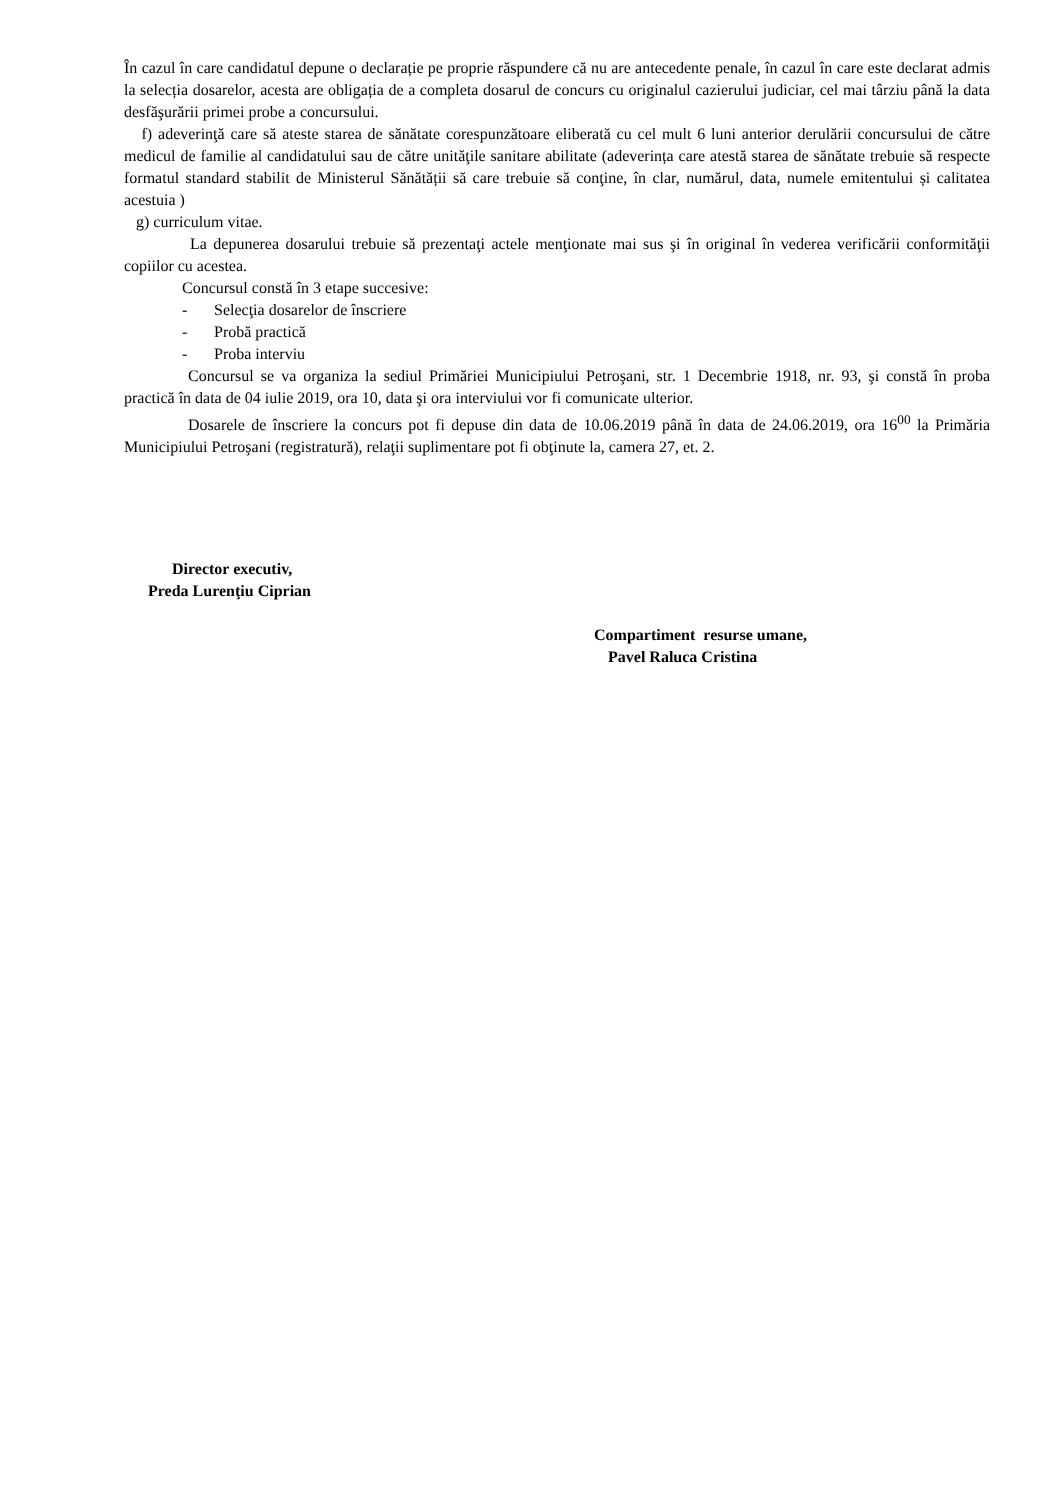În cazul în care candidatul depune o declarație pe proprie răspundere că nu are antecedente penale, în cazul în care este declarat admis la selecția dosarelor, acesta are obligația de a completa dosarul de concurs cu originalul cazierului judiciar, cel mai târziu până la data desfăşurării primei probe a concursului.
f) adeverinţă care să ateste starea de sănătate corespunzătoare eliberată cu cel mult 6 luni anterior derulării concursului de către medicul de familie al candidatului sau de către unităţile sanitare abilitate (adeverința care atestă starea de sănătate trebuie să respecte formatul standard stabilit de Ministerul Sănătății să care trebuie să conţine, în clar, numărul, data, numele emitentului și calitatea acestuia )
g) curriculum vitae.
La depunerea dosarului trebuie să prezentaţi actele menţionate mai sus şi în original în vederea verificării conformităţii copiilor cu acestea.
Concursul constă în 3 etape succesive:
- Selecţia dosarelor de înscriere
- Probă practică
- Proba interviu
Concursul se va organiza la sediul Primăriei Municipiului Petroşani, str. 1 Decembrie 1918, nr. 93, şi constă în proba practică în data de 04 iulie 2019, ora 10, data şi ora interviului vor fi comunicate ulterior.
Dosarele de înscriere la concurs pot fi depuse din data de 10.06.2019 până în data de 24.06.2019, ora 16<sup>00</sup> la Primăria Municipiului Petroşani (registratură), relaţii suplimentare pot fi obţinute la, camera 27, et. 2.
Director executiv,
Preda Lurenţiu Ciprian
Compartiment resurse umane,
Pavel Raluca Cristina